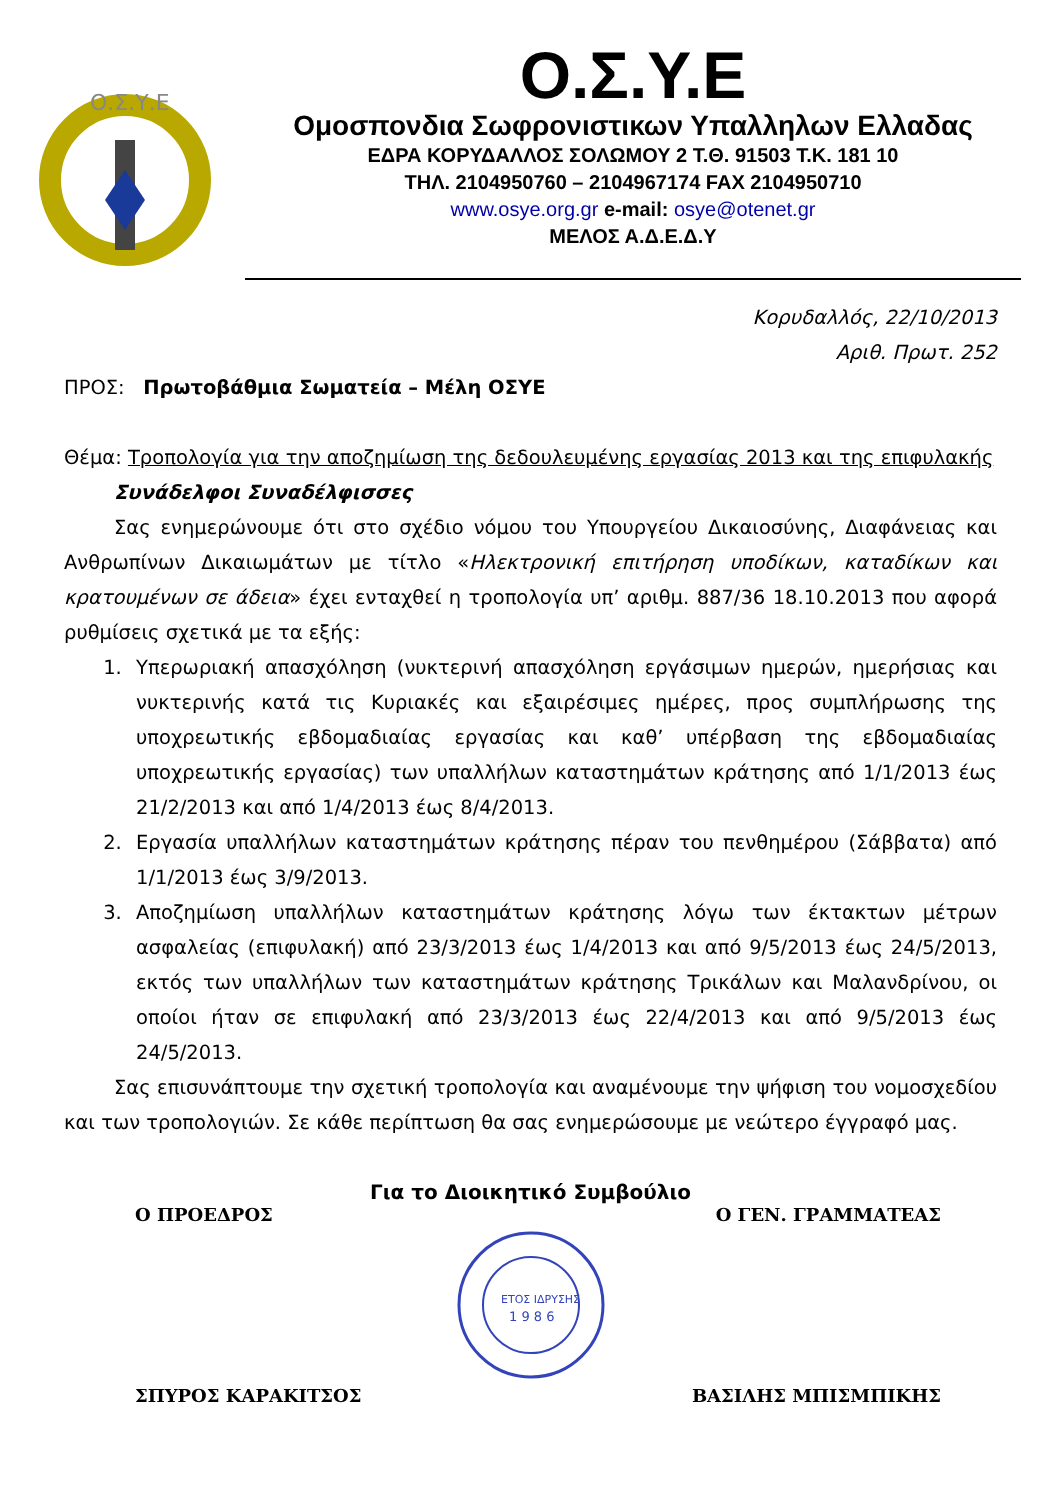Ο.Σ.Υ.Ε
Ο.Σ.Υ.Ε
Ομοσπονδια Σωφρονιστικων Υπαλληλων Ελλαδας
ΕΔΡΑ ΚΟΡΥΔΑΛΛΟΣ ΣΟΛΩΜΟΥ 2 Τ.Θ. 91503 Τ.Κ. 181 10
ΤΗΛ. 2104950760 – 2104967174 FAX 2104950710
www.osye.org.gr e-mail: osye@otenet.gr
ΜΕΛΟΣ Α.Δ.Ε.Δ.Υ
Κορυδαλλός, 22/10/2013
Αριθ. Πρωτ. 252
ΠΡΟΣ: Πρωτοβάθμια Σωματεία – Μέλη ΟΣΥΕ
Θέμα: Τροπολογία για την αποζημίωση της δεδουλευμένης εργασίας 2013 και της επιφυλακής
Συνάδελφοι Συναδέλφισσες
Σας ενημερώνουμε ότι στο σχέδιο νόμου του Υπουργείου Δικαιοσύνης, Διαφάνειας και Ανθρωπίνων Δικαιωμάτων με τίτλο «Ηλεκτρονική επιτήρηση υποδίκων, καταδίκων και κρατουμένων σε άδεια» έχει ενταχθεί η τροπολογία υπ’ αριθμ. 887/36 18.10.2013 που αφορά ρυθμίσεις σχετικά με τα εξής:
1. Υπερωριακή απασχόληση (νυκτερινή απασχόληση εργάσιμων ημερών, ημερήσιας και νυκτερινής κατά τις Κυριακές και εξαιρέσιμες ημέρες, προς συμπλήρωσης της υποχρεωτικής εβδομαδιαίας εργασίας και καθ’ υπέρβαση της εβδομαδιαίας υποχρεωτικής εργασίας) των υπαλλήλων καταστημάτων κράτησης από 1/1/2013 έως 21/2/2013 και από 1/4/2013 έως 8/4/2013.
2. Εργασία υπαλλήλων καταστημάτων κράτησης πέραν του πενθημέρου (Σάββατα) από 1/1/2013 έως 3/9/2013.
3. Αποζημίωση υπαλλήλων καταστημάτων κράτησης λόγω των έκτακτων μέτρων ασφαλείας (επιφυλακή) από 23/3/2013 έως 1/4/2013 και από 9/5/2013 έως 24/5/2013, εκτός των υπαλλήλων των καταστημάτων κράτησης Τρικάλων και Μαλανδρίνου, οι οποίοι ήταν σε επιφυλακή από 23/3/2013 έως 22/4/2013 και από 9/5/2013 έως 24/5/2013.
Σας επισυνάπτουμε την σχετική τροπολογία και αναμένουμε την ψήφιση του νομοσχεδίου και των τροπολογιών. Σε κάθε περίπτωση θα σας ενημερώσουμε με νεώτερο έγγραφό μας.
Για το Διοικητικό Συμβούλιο
Ο ΠΡΟΕΔΡΟΣ Ο ΓΕΝ. ΓΡΑΜΜΑΤΕΑΣ
ΕΤΟΣ ΙΔΡΥΣΗΣ
1 9 8 6
ΣΠΥΡΟΣ ΚΑΡΑΚΙΤΣΟΣ ΒΑΣΙΛΗΣ ΜΠΙΣΜΠΙΚΗΣ